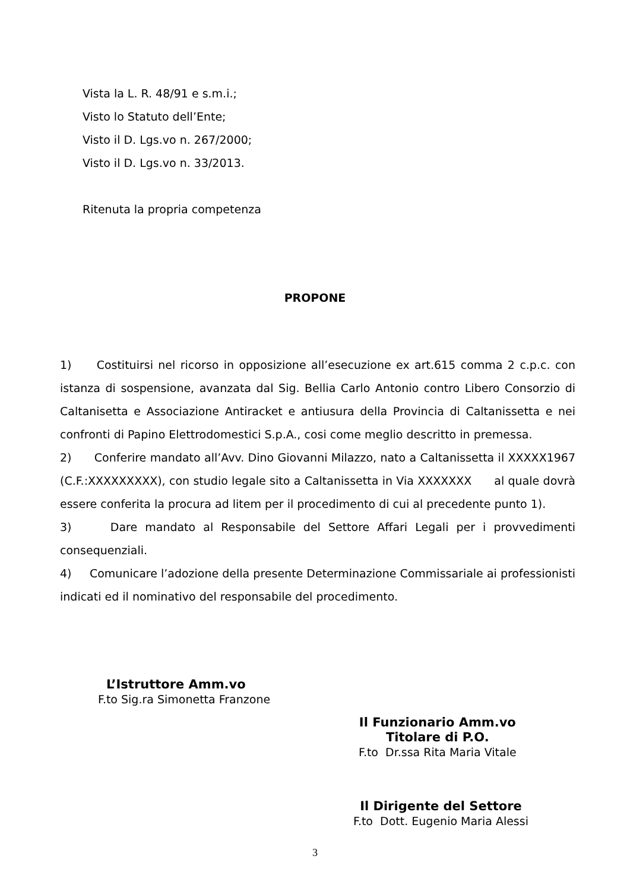Vista la L. R. 48/91 e s.m.i.;
Visto lo Statuto dell’Ente;
Visto il D. Lgs.vo n. 267/2000;
Visto il D. Lgs.vo n. 33/2013.
Ritenuta la propria competenza
PROPONE
1) Costituirsi nel ricorso in opposizione all’esecuzione ex art.615 comma 2 c.p.c. con istanza di sospensione, avanzata dal Sig. Bellia Carlo Antonio contro Libero Consorzio di Caltanisetta e Associazione Antiracket e antiusura della Provincia di Caltanissetta e nei confronti di Papino Elettrodomestici S.p.A., cosi come meglio descritto in premessa.
2) Conferire mandato all’Avv. Dino Giovanni Milazzo, nato a Caltanissetta il XXXXX1967 (C.F.:XXXXXXXXX), con studio legale sito a Caltanissetta in Via XXXXXXX al quale dovrà essere conferita la procura ad litem per il procedimento di cui al precedente punto 1).
3) Dare mandato al Responsabile del Settore Affari Legali per i provvedimenti consequenziali.
4) Comunicare l’adozione della presente Determinazione Commissariale ai professionisti indicati ed il nominativo del responsabile del procedimento.
L’Istruttore Amm.vo
F.to Sig.ra Simonetta Franzone
Il Funzionario Amm.vo
Titolare di P.O.
F.to Dr.ssa Rita Maria Vitale
Il Dirigente del Settore
F.to Dott. Eugenio Maria Alessi
3